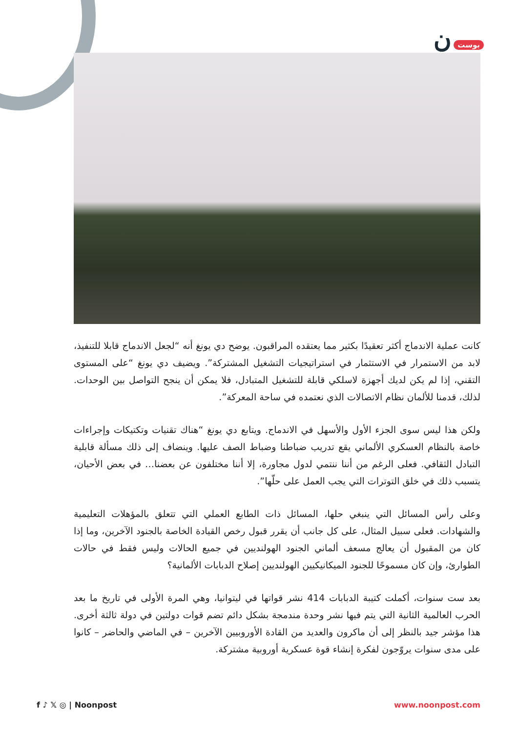بوست ن
كانت عملية الاندماج أكثر تعقيدًا بكثير مما يعتقده المراقبون. يوضح دي يونغ أنه “لجعل الاندماج قابلا للتنفيذ، لابد من الاستمرار في الاستثمار في استراتيجيات التشغيل المشتركة”. ويضيف دي يونغ “على المستوى التقني، إذا لم يكن لديك أجهزة لاسلكي قابلة للتشغيل المتبادل، فلا يمكن أن ينجح التواصل بين الوحدات. لذلك، قدمنا للألمان نظام الاتصالات الذي نعتمده في ساحة المعركة”.
ولكن هذا ليس سوى الجزء الأول والأسهل في الاندماج. ويتابع دي يونغ “هناك تقنيات وتكتيكات وإجراءات خاصة بالنظام العسكري الألماني يقع تدريب ضباطنا وضباط الصف عليها. وينضاف إلى ذلك مسألة قابلية التبادل الثقافي. فعلى الرغم من أننا ننتمي لدول مجاورة، إلا أننا مختلفون عن بعضنا… في بعض الأحيان، يتسبب ذلك في خلق التوترات التي يجب العمل على حلّها”.
وعلى رأس المسائل التي ينبغي حلها، المسائل ذات الطابع العملي التي تتعلق بالمؤهلات التعليمية والشهادات. فعلى سبيل المثال، على كل جانب أن يقرر قبول رخص القيادة الخاصة بالجنود الآخرين، وما إذا كان من المقبول أن يعالج مسعف ألماني الجنود الهولنديين في جميع الحالات وليس فقط في حالات الطوارئ، وإن كان مسموحًا للجنود الميكانيكيين الهولنديين إصلاح الدبابات الألمانية؟
بعد ست سنوات، أكملت كتيبة الدبابات 414 نشر قواتها في ليتوانيا، وهي المرة الأولى في تاريخ ما بعد الحرب العالمية الثانية التي يتم فيها نشر وحدة مندمجة بشكل دائم تضم قوات دولتين في دولة ثالثة أخرى. هذا مؤشر جيد بالنظر إلى أن ماكرون والعديد من القادة الأوروبيين الآخرين – في الماضي والحاضر – كانوا على مدى سنوات يروّجون لفكرة إنشاء قوة عسكرية أوروبية مشتركة.
f ♪ 𝕏 ◎ | Noonpost www.noonpost.com